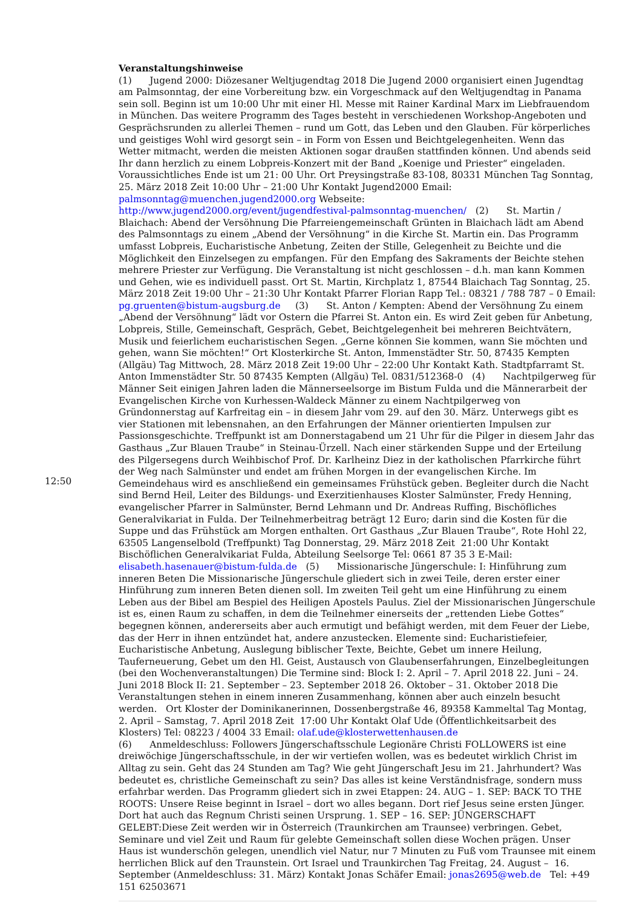| 12:50 | Veranstaltungshinweise (1) Jugend 2000: Diözesaner Weltjugendtag 2018 Die Jugend 2000 organisiert einen Jugendtag am Palmsonntag, der eine Vorbereitung bzw. ein Vorgeschmack auf den Weltjugendtag in Panama sein soll. Beginn ist um 10:00 Uhr mit einer Hl. Messe mit Rainer Kardinal Marx im Liebfrauendom in München. Das weitere Programm des Tages besteht in verschiedenen Workshop-Angeboten und Gesprächsrunden zu allerlei Themen – rund um Gott, das Leben und den Glauben. Für körperliches und geistiges Wohl wird gesorgt sein – in Form von Essen und Beichtgelegenheiten. Wenn das Wetter mitmacht, werden die meisten Aktionen sogar draußen stattfinden können. Und abends seid Ihr dann herzlich zu einem Lobpreis-Konzert mit der Band „Koenige und Priester“ eingeladen. Voraussichtliches Ende ist um 21: 00 Uhr. Ort Preysingstraße 83-108, 80331 München Tag Sonntag, 25. März 2018 Zeit 10:00 Uhr – 21:00 Uhr Kontakt Jugend2000 Email: palmsonntag@muenchen.jugend2000.org Webseite: http://www.jugend2000.org/event/jugendfestival-palmsonntag-muenchen/ (2) St. Martin / Blaichach: Abend der Versöhnung Die Pfarreiengemeinschaft Grünten in Blaichach lädt am Abend des Palmsonntags zu einem „Abend der Versöhnung“ in die Kirche St. Martin ein. Das Programm umfasst Lobpreis, Eucharistische Anbetung, Zeiten der Stille, Gelegenheit zu Beichte und die Möglichkeit den Einzelsegen zu empfangen. Für den Empfang des Sakraments der Beichte stehen mehrere Priester zur Verfügung. Die Veranstaltung ist nicht geschlossen – d.h. man kann Kommen und Gehen, wie es individuell passt. Ort St. Martin, Kirchplatz 1, 87544 Blaichach Tag Sonntag, 25. März 2018 Zeit 19:00 Uhr – 21:30 Uhr Kontakt Pfarrer Florian Rapp Tel.: 08321 / 788 787 – 0 Email: pg.gruenten@bistum-augsburg.de (3) St. Anton / Kempten: Abend der Versöhnung Zu einem „Abend der Versöhnung“ lädt vor Ostern die Pfarrei St. Anton ein. Es wird Zeit geben für Anbetung, Lobpreis, Stille, Gemeinschaft, Gespräch, Gebet, Beichtgelegenheit bei mehreren Beichtvätern, Musik und feierlichem eucharistischen Segen. „Gerne können Sie kommen, wann Sie möchten und gehen, wann Sie möchten!“ Ort Klosterkirche St. Anton, Immenstädter Str. 50, 87435 Kempten (Allgäu) Tag Mittwoch, 28. März 2018 Zeit 19:00 Uhr – 22:00 Uhr Kontakt Kath. Stadtpfarramt St. Anton Immenstädter Str. 50 87435 Kempten (Allgäu) Tel. 0831/512368-0 (4) Nachtpilgerweg für Männer Seit einigen Jahren laden die Männerseelsorge im Bistum Fulda und die Männerarbeit der Evangelischen Kirche von Kurhessen-Waldeck Männer zu einem Nachtpilgerweg von Gründonnerstag auf Karfreitag ein – in diesem Jahr vom 29. auf den 30. März. Unterwegs gibt es vier Stationen mit lebensnahen, an den Erfahrungen der Männer orientierten Impulsen zur Passionsgeschichte. Treffpunkt ist am Donnerstagabend um 21 Uhr für die Pilger in diesem Jahr das Gasthaus „Zur Blauen Traube“ in Steinau-Ürzell. Nach einer stärkenden Suppe und der Erteilung des Pilgersegens durch Weihbischof Prof. Dr. Karlheinz Diez in der katholischen Pfarrkirche führt der Weg nach Salmünster und endet am frühen Morgen in der evangelischen Kirche. Im Gemeindehaus wird es anschließend ein gemeinsames Frühstück geben. Begleiter durch die Nacht sind Bernd Heil, Leiter des Bildungs- und Exerzitienhauses Kloster Salmünster, Fredy Henning, evangelischer Pfarrer in Salmünster, Bernd Lehmann und Dr. Andreas Ruffing, Bischöfliches Generalvikariat in Fulda. Der Teilnehmerbeitrag beträgt 12 Euro; darin sind die Kosten für die Suppe und das Frühstück am Morgen enthalten. Ort Gasthaus „Zur Blauen Traube“, Rote Hohl 22, 63505 Langenselbold (Treffpunkt) Tag Donnerstag, 29. März 2018 Zeit 21:00 Uhr Kontakt Bischöflichen Generalvikariat Fulda, Abteilung Seelsorge Tel: 0661 87 35 3 E-Mail: elisabeth.hasenauer@bistum-fulda.de (5) Missionarische Jüngerschule: I: Hinführung zum inneren Beten Die Missionarische Jüngerschule gliedert sich in zwei Teile, deren erster einer Hinführung zum inneren Beten dienen soll. Im zweiten Teil geht um eine Hinführung zu einem Leben aus der Bibel am Bespiel des Heiligen Apostels Paulus. Ziel der Missionarischen Jüngerschule ist es, einen Raum zu schaffen, in dem die Teilnehmer einerseits der „rettenden Liebe Gottes“ begegnen können, andererseits aber auch ermutigt und befähigt werden, mit dem Feuer der Liebe, das der Herr in ihnen entzündet hat, andere anzustecken. Elemente sind: Eucharistiefeier, Eucharistische Anbetung, Auslegung biblischer Texte, Beichte, Gebet um innere Heilung, Tauferneuerung, Gebet um den Hl. Geist, Austausch von Glaubenserfahrungen, Einzelbegleitungen (bei den Wochenveranstaltungen) Die Termine sind: Block I: 2. April – 7. April 2018 22. Juni – 24. Juni 2018 Block II: 21. September – 23. September 2018 26. Oktober – 31. Oktober 2018 Die Veranstaltungen stehen in einem inneren Zusammenhang, können aber auch einzeln besucht werden. Ort Kloster der Dominikanerinnen, Dossenbergstraße 46, 89358 Kammeltal Tag Montag, 2. April – Samstag, 7. April 2018 Zeit 17:00 Uhr Kontakt Olaf Ude (Öffentlichkeitsarbeit des Klosters) Tel: 08223 / 4004 33 Email: olaf.ude@klosterwettenhausen.de (6) Anmeldeschluss: Followers Jüngerschaftsschule Legionäre Christi FOLLOWERS ist eine dreiwöchige Jüngerschaftsschule, in der wir vertiefen wollen, was es bedeutet wirklich Christ im Alltag zu sein. Geht das 24 Stunden am Tag? Wie geht Jüngerschaft Jesu im 21. Jahrhundert? Was bedeutet es, christliche Gemeinschaft zu sein? Das alles ist keine Verständnisfrage, sondern muss erfahrbar werden. Das Programm gliedert sich in zwei Etappen: 24. AUG – 1. SEP: BACK TO THE ROOTS: Unsere Reise beginnt in Israel – dort wo alles begann. Dort rief Jesus seine ersten Jünger. Dort hat auch das Regnum Christi seinen Ursprung. 1. SEP – 16. SEP: JÜNGERSCHAFT GELEBT:Diese Zeit werden wir in Österreich (Traunkirchen am Traunsee) verbringen. Gebet, Seminare und viel Zeit und Raum für gelebte Gemeinschaft sollen diese Wochen prägen. Unser Haus ist wunderschön gelegen, unendlich viel Natur, nur 7 Minuten zu Fuß vom Traunsee mit einem herrlichen Blick auf den Traunstein. Ort Israel und Traunkirchen Tag Freitag, 24. August – 16. September (Anmeldeschluss: 31. März) Kontakt Jonas Schäfer Email: jonas2695@web.de Tel: +49 151 62503671 |